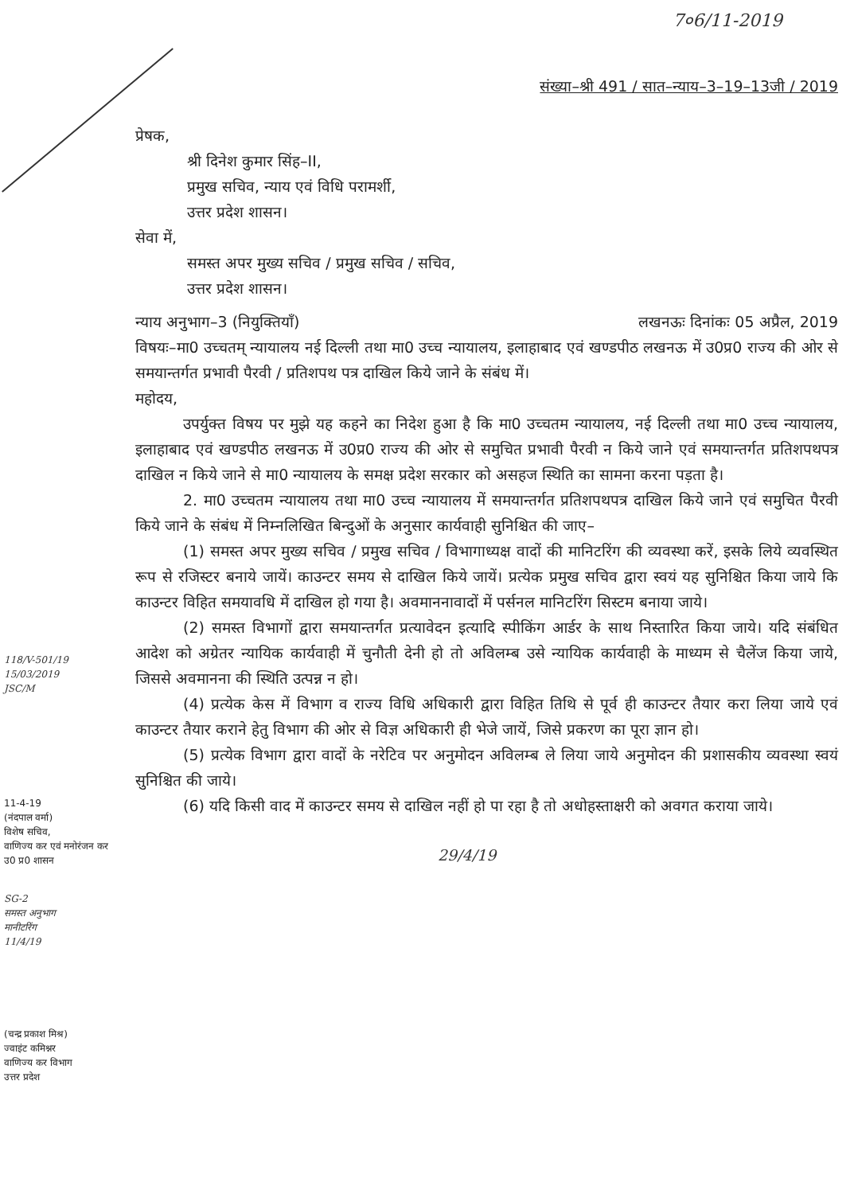7०6/11-2019
संख्या–श्री 491 / सात–न्याय–3–19–13जी / 2019
प्रेषक,
श्री दिनेश कुमार सिंह–II,
प्रमुख सचिव, न्याय एवं विधि परामर्शी,
उत्तर प्रदेश शासन।
सेवा में,
समस्त अपर मुख्य सचिव / प्रमुख सचिव / सचिव,
उत्तर प्रदेश शासन।
न्याय अनुभाग–3 (नियुक्तियाँ) लखनऊः दिनांकः 05 अप्रैल, 2019
विषयः–मा0 उच्चतम् न्यायालय नई दिल्ली तथा मा0 उच्च न्यायालय, इलाहाबाद एवं खण्डपीठ लखनऊ में उ0प्र0 राज्य की ओर से समयान्तर्गत प्रभावी पैरवी / प्रतिशपथ पत्र दाखिल किये जाने के संबंध में।
महोदय,
उपर्युक्त विषय पर मुझे यह कहने का निदेश हुआ है कि मा0 उच्चतम न्यायालय, नई दिल्ली तथा मा0 उच्च न्यायालय, इलाहाबाद एवं खण्डपीठ लखनऊ में उ0प्र0 राज्य की ओर से समुचित प्रभावी पैरवी न किये जाने एवं समयान्तर्गत प्रतिशपथपत्र दाखिल न किये जाने से मा0 न्यायालय के समक्ष प्रदेश सरकार को असहज स्थिति का सामना करना पड़ता है।
2. मा0 उच्चतम न्यायालय तथा मा0 उच्च न्यायालय में समयान्तर्गत प्रतिशपथपत्र दाखिल किये जाने एवं समुचित पैरवी किये जाने के संबंध में निम्नलिखित बिन्दुओं के अनुसार कार्यवाही सुनिश्चित की जाए–
(1) समस्त अपर मुख्य सचिव / प्रमुख सचिव / विभागाध्यक्ष वादों की मानिटरिंग की व्यवस्था करें, इसके लिये व्यवस्थित रूप से रजिस्टर बनाये जायें। काउन्टर समय से दाखिल किये जायें। प्रत्येक प्रमुख सचिव द्वारा स्वयं यह सुनिश्चित किया जाये कि काउन्टर विहित समयावधि में दाखिल हो गया है। अवमाननावादों में पर्सनल मानिटरिंग सिस्टम बनाया जाये।
(2) समस्त विभागों द्वारा समयान्तर्गत प्रत्यावेदन इत्यादि स्पीकिंग आर्डर के साथ निस्तारित किया जाये। यदि संबंधित आदेश को अग्रेतर न्यायिक कार्यवाही में चुनौती देनी हो तो अविलम्ब उसे न्यायिक कार्यवाही के माध्यम से चैलेंज किया जाये, जिससे अवमानना की स्थिति उत्पन्न न हो।
(4) प्रत्येक केस में विभाग व राज्य विधि अधिकारी द्वारा विहित तिथि से पूर्व ही काउन्टर तैयार करा लिया जाये एवं काउन्टर तैयार कराने हेतु विभाग की ओर से विज्ञ अधिकारी ही भेजे जायें, जिसे प्रकरण का पूरा ज्ञान हो।
(5) प्रत्येक विभाग द्वारा वादों के नरेटिव पर अनुमोदन अविलम्ब ले लिया जाये अनुमोदन की प्रशासकीय व्यवस्था स्वयं सुनिश्चित की जाये।
(6) यदि किसी वाद में काउन्टर समय से दाखिल नहीं हो पा रहा है तो अधोहस्ताक्षरी को अवगत कराया जाये।
29/4/19
118/V-501/19
15/03/2019
JSC/M
11-4-19
(नंदपाल वर्मा)
विशेष सचिव,
वाणिज्य कर एवं मनोरंजन कर
उ0 प्र0 शासन
SG-2
समस्त अनुभाग
मानीटरिंग
11/4/19
(चन्द्र प्रकाश मिश्र)
ज्वाइंट कमिश्नर
वाणिज्य कर विभाग
उत्तर प्रदेश